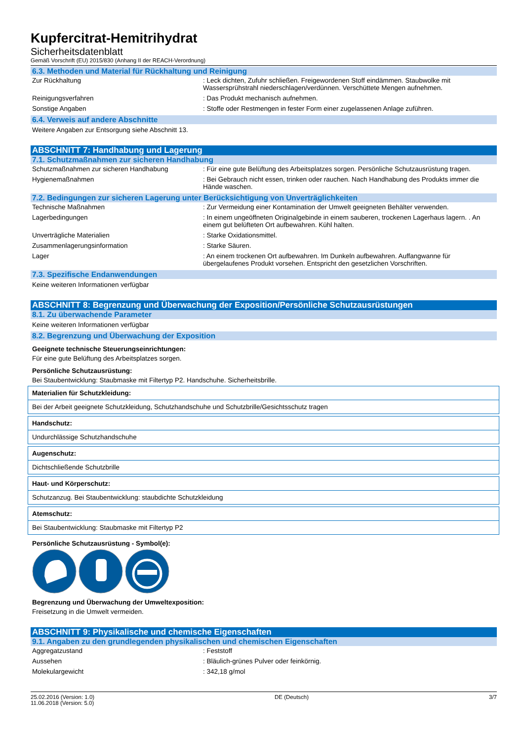Kupfercitrat-Hemitrihydrat
Sicherheitsdatenblatt
Gemäß Vorschrift (EU) 2015/830 (Anhang II der REACH-Verordnung)
6.3. Methoden und Material für Rückhaltung und Reinigung
| Zur Rückhaltung | : Leck dichten, Zufuhr schließen. Freigewordenen Stoff eindämmen. Staubwolke mit Wassersprühstrahl niederschlagen/verdünnen. Verschüttete Mengen aufnehmen. |
| Reinigungsverfahren | : Das Produkt mechanisch aufnehmen. |
| Sonstige Angaben | : Stoffe oder Restmengen in fester Form einer zugelassenen Anlage zuführen. |
6.4. Verweis auf andere Abschnitte
Weitere Angaben zur Entsorgung siehe Abschnitt 13.
ABSCHNITT 7: Handhabung und Lagerung
7.1. Schutzmaßnahmen zur sicheren Handhabung
| Schutzmaßnahmen zur sicheren Handhabung | : Für eine gute Belüftung des Arbeitsplatzes sorgen. Persönliche Schutzausrüstung tragen. |
| Hygienemaßnahmen | : Bei Gebrauch nicht essen, trinken oder rauchen. Nach Handhabung des Produkts immer die Hände waschen. |
7.2. Bedingungen zur sicheren Lagerung unter Berücksichtigung von Unverträglichkeiten
| Technische Maßnahmen | : Zur Vermeidung einer Kontamination der Umwelt geeigneten Behälter verwenden. |
| Lagerbedingungen | : In einem ungeöffneten Originalgebinde in einem sauberen, trockenen Lagerhaus lagern. . An einem gut belüfteten Ort aufbewahren. Kühl halten. |
| Unverträgliche Materialien | : Starke Oxidationsmittel. |
| Zusammenlagerungsinformation | : Starke Säuren. |
| Lager | : An einem trockenen Ort aufbewahren. Im Dunkeln aufbewahren. Auffangwanne für übergelaufenes Produkt vorsehen. Entspricht den gesetzlichen Vorschriften. |
7.3. Spezifische Endanwendungen
Keine weiteren Informationen verfügbar
ABSCHNITT 8: Begrenzung und Überwachung der Exposition/Persönliche Schutzausrüstungen
8.1. Zu überwachende Parameter
Keine weiteren Informationen verfügbar
8.2. Begrenzung und Überwachung der Exposition
Geeignete technische Steuerungseinrichtungen:
Für eine gute Belüftung des Arbeitsplatzes sorgen.
Persönliche Schutzausrüstung:
Bei Staubentwicklung: Staubmaske mit Filtertyp P2. Handschuhe. Sicherheitsbrille.
Materialien für Schutzkleidung:
Bei der Arbeit geeignete Schutzkleidung, Schutzhandschuhe und Schutzbrille/Gesichtsschutz tragen
Handschutz:
Undurchlässige Schutzhandschuhe
Augenschutz:
Dichtschließende Schutzbrille
Haut- und Körperschutz:
Schutzanzug. Bei Staubentwicklung: staubdichte Schutzkleidung
Atemschutz:
Bei Staubentwicklung: Staubmaske mit Filtertyp P2
Persönliche Schutzausrüstung - Symbol(e):
Begrenzung und Überwachung der Umweltexposition:
Freisetzung in die Umwelt vermeiden.
ABSCHNITT 9: Physikalische und chemische Eigenschaften
9.1. Angaben zu den grundlegenden physikalischen und chemischen Eigenschaften
| Aggregatzustand | : Feststoff |
| Aussehen | : Bläulich-grünes Pulver oder feinkörnig. |
| Molekulargewicht | : 342,18 g/mol |
25.02.2016 (Version: 1.0)
11.06.2018 (Version: 5.0) DE (Deutsch) 3/7